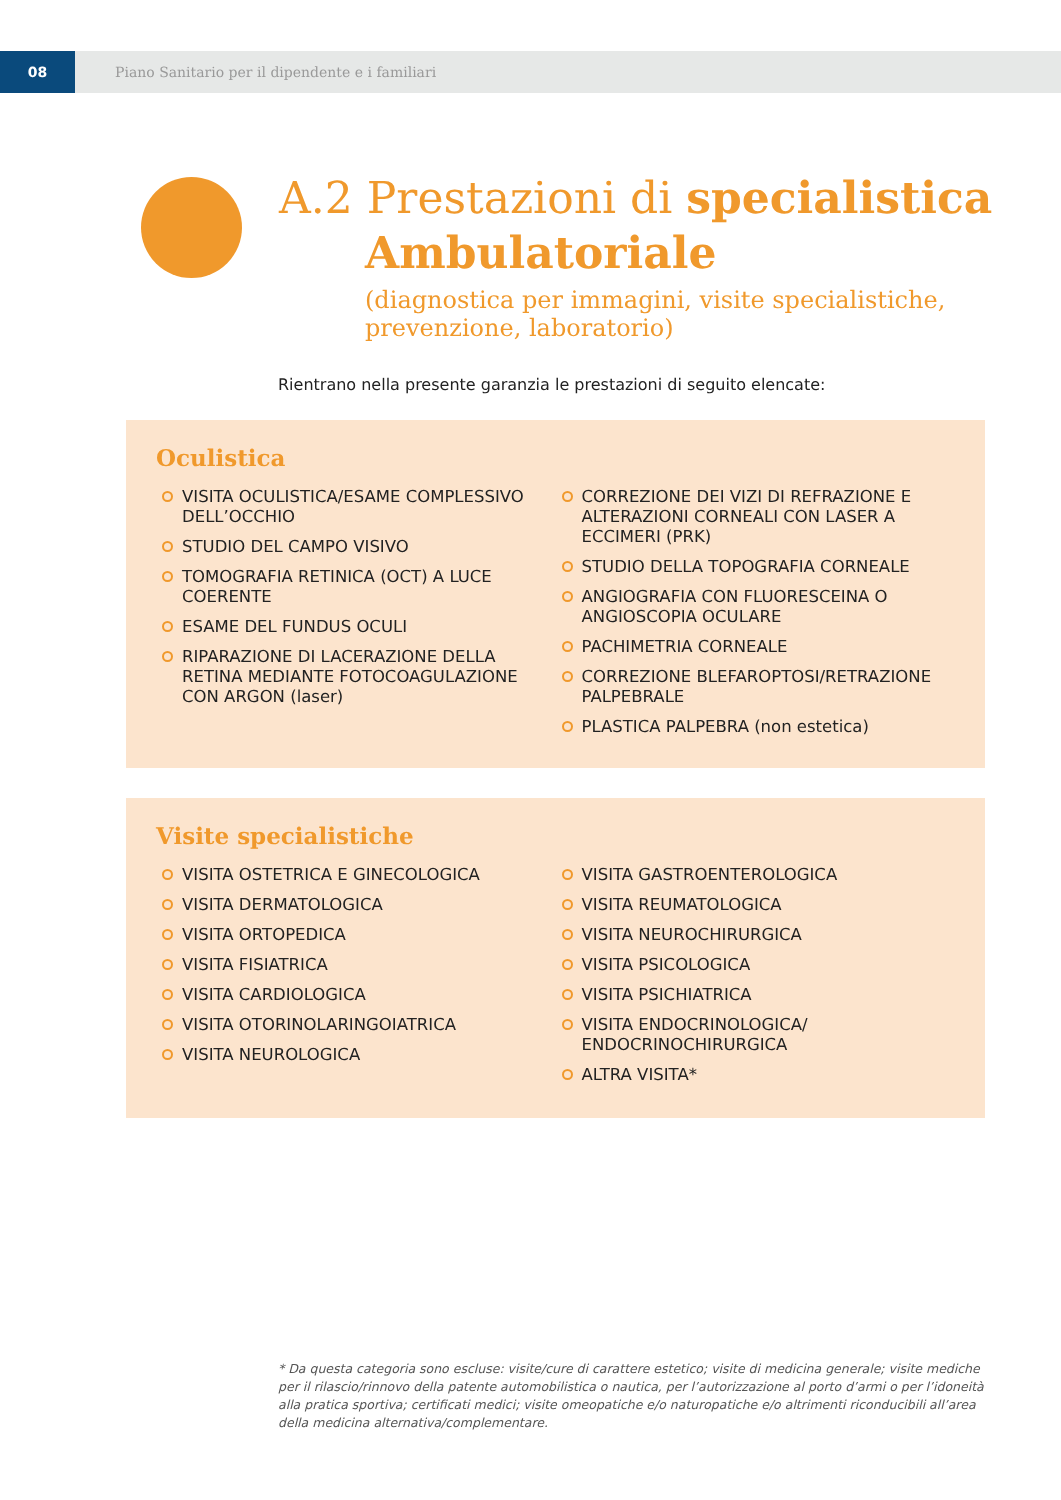08
Piano Sanitario per il dipendente e i familiari
A.2 Prestazioni di specialistica
Ambulatoriale
(diagnostica per immagini, visite specialistiche, prevenzione, laboratorio)
Rientrano nella presente garanzia le prestazioni di seguito elencate:
Oculistica
VISITA OCULISTICA/ESAME COMPLESSIVO DELL’OCCHIO
STUDIO DEL CAMPO VISIVO
TOMOGRAFIA RETINICA (OCT) A LUCE COERENTE
ESAME DEL FUNDUS OCULI
RIPARAZIONE DI LACERAZIONE DELLA RETINA MEDIANTE FOTOCOAGULAZIONE CON ARGON (laser)
CORREZIONE DEI VIZI DI REFRAZIONE E ALTERAZIONI CORNEALI CON LASER A ECCIMERI (PRK)
STUDIO DELLA TOPOGRAFIA CORNEALE
ANGIOGRAFIA CON FLUORESCEINA O ANGIOSCOPIA OCULARE
PACHIMETRIA CORNEALE
CORREZIONE BLEFAROPTOSI/RETRAZIONE PALPEBRALE
PLASTICA PALPEBRA (non estetica)
Visite specialistiche
VISITA OSTETRICA E GINECOLOGICA
VISITA DERMATOLOGICA
VISITA ORTOPEDICA
VISITA FISIATRICA
VISITA CARDIOLOGICA
VISITA OTORINOLARINGOIATRICA
VISITA NEUROLOGICA
VISITA GASTROENTEROLOGICA
VISITA REUMATOLOGICA
VISITA NEUROCHIRURGICA
VISITA PSICOLOGICA
VISITA PSICHIATRICA
VISITA ENDOCRINOLOGICA/ ENDOCRINOCHIRURGICA
ALTRA VISITA*
* Da questa categoria sono escluse: visite/cure di carattere estetico; visite di medicina generale; visite mediche per il rilascio/rinnovo della patente automobilistica o nautica, per l’autorizzazione al porto d’armi o per l’idoneità alla pratica sportiva; certificati medici; visite omeopatiche e/o naturopatiche e/o altrimenti riconducibili all’area della medicina alternativa/complementare.